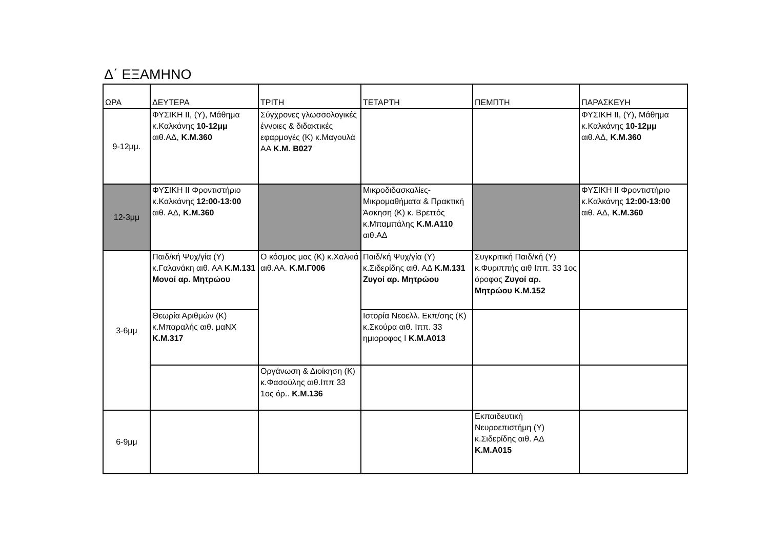Δ΄ ΕΞΑΜΗΝΟ
| ΩΡΑ | ΔΕΥΤΕΡΑ | ΤΡΙΤΗ | ΤΕΤΑΡΤΗ | ΠΕΜΠΤΗ | ΠΑΡΑΣΚΕΥΗ |
| --- | --- | --- | --- | --- | --- |
| 9-12μμ. | ΦΥΣΙΚΗ ΙΙ, (Υ), Μάθημα κ.Καλκάνης 10-12μμ αιθ.ΑΔ, Κ.Μ.360 | Σύγχρονες γλωσσολογικές έννοιες & διδακτικές εφαρμογές (Κ) κ.Μαγουλά ΑΑ Κ.Μ. Β027 | | | ΦΥΣΙΚΗ ΙΙ, (Υ), Μάθημα κ.Καλκάνης 10-12μμ αιθ.ΑΔ, Κ.Μ.360 |
| 12-3μμ | ΦΥΣΙΚΗ ΙΙ Φροντιστήριο κ.Καλκάνης 12:00-13:00 αιθ. ΑΔ, Κ.Μ.360 | | Μικροδιδασκαλίες-Μικρομαθήματα & Πρακτική Άσκηση (Κ) κ. Βρεττός κ.Μπαμπάλης Κ.Μ.Α110 αιθ.ΑΔ | | ΦΥΣΙΚΗ ΙΙ Φροντιστήριο κ.Καλκάνης 12:00-13:00 αιθ. ΑΔ, Κ.Μ.360 |
| 3-6μμ | Παιδ/κή Ψυχ/γία (Υ) κ.Γαλανάκη αιθ. ΑΑ Κ.Μ.131 Μονοί αρ. Μητρώου | Ο κόσμος μας (Κ) κ.Χαλκιά αιθ.ΑΑ. Κ.Μ.Γ006 | Παιδ/κή Ψυχ/γία (Υ) κ.Σιδερίδης αιθ. ΑΔ Κ.Μ.131 Ζυγοί αρ. Μητρώου | Συγκριτική Παιδ/κή (Υ) κ.Φυριππής αιθ Ιππ. 33 1ος όροφος Ζυγοί αρ. Μητρώου Κ.Μ.152 | |
| | Θεωρία Αριθμών (Κ) κ.Μπαραλής αιθ. μαΝΧ Κ.Μ.317 | | Ιστορία Νεοελλ. Εκπ/σης (Κ) κ.Σκούρα αιθ. Ιππ. 33 ημιοροφος Ι Κ.Μ.Α013 | | |
| | | Οργάνωση & Διοίκηση (Κ) κ.Φασούλης αιθ.Ιππ 33 1ος όρ.. Κ.Μ.136 | | | |
| 6-9μμ | | | | Εκπαιδευτική Νευροεπιστήμη (Υ) κ.Σιδερίδης αιθ. ΑΔ Κ.Μ.Α015 | |